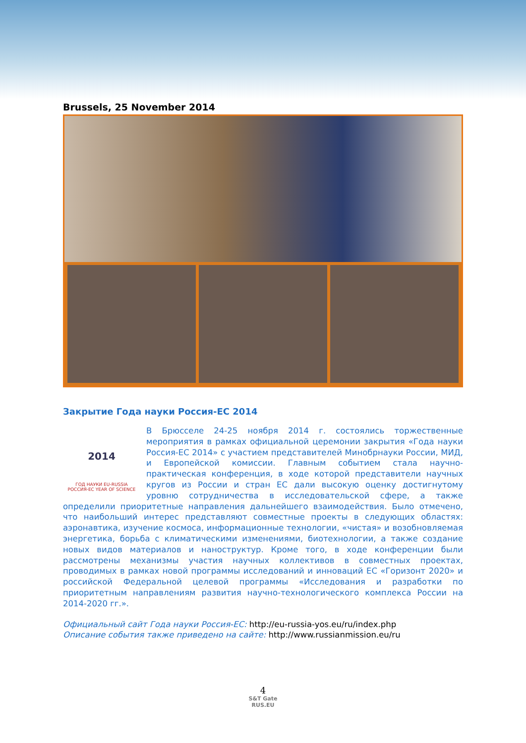Brussels, 25 November 2014
Закрытие Года науки Россия-ЕС 2014
2014
ГОД НАУКИ EU-RUSSIA
РОССИЯ-ЕС YEAR OF SCIENCE
В Брюсселе 24-25 ноября 2014 г. состоялись торжественные мероприятия в рамках официальной церемонии закрытия «Года науки Россия-ЕС 2014» с участием представителей Минобрнауки России, МИД, и Европейской комиссии. Главным событием стала научно-практическая конференция, в ходе которой представители научных кругов из России и стран ЕС дали высокую оценку достигнутому уровню сотрудничества в исследовательской сфере, а также определили приоритетные направления дальнейшего взаимодействия. Было отмечено, что наибольший интерес представляют совместные проекты в следующих областях: аэронавтика, изучение космоса, информационные технологии, «чистая» и возобновляемая энергетика, борьба с климатическими изменениями, биотехнологии, а также создание новых видов материалов и наноструктур. Кроме того, в ходе конференции были рассмотрены механизмы участия научных коллективов в совместных проектах, проводимых в рамках новой программы исследований и инноваций ЕС «Горизонт 2020» и российской Федеральной целевой программы «Исследования и разработки по приоритетным направлениям развития научно-технологического комплекса России на 2014-2020 гг.».
Официальный сайт Года науки Россия-ЕС: http://eu-russia-yos.eu/ru/index.php
Описание события также приведено на сайте: http://www.russianmission.eu/ru
4
S&T Gate
RUS.EU